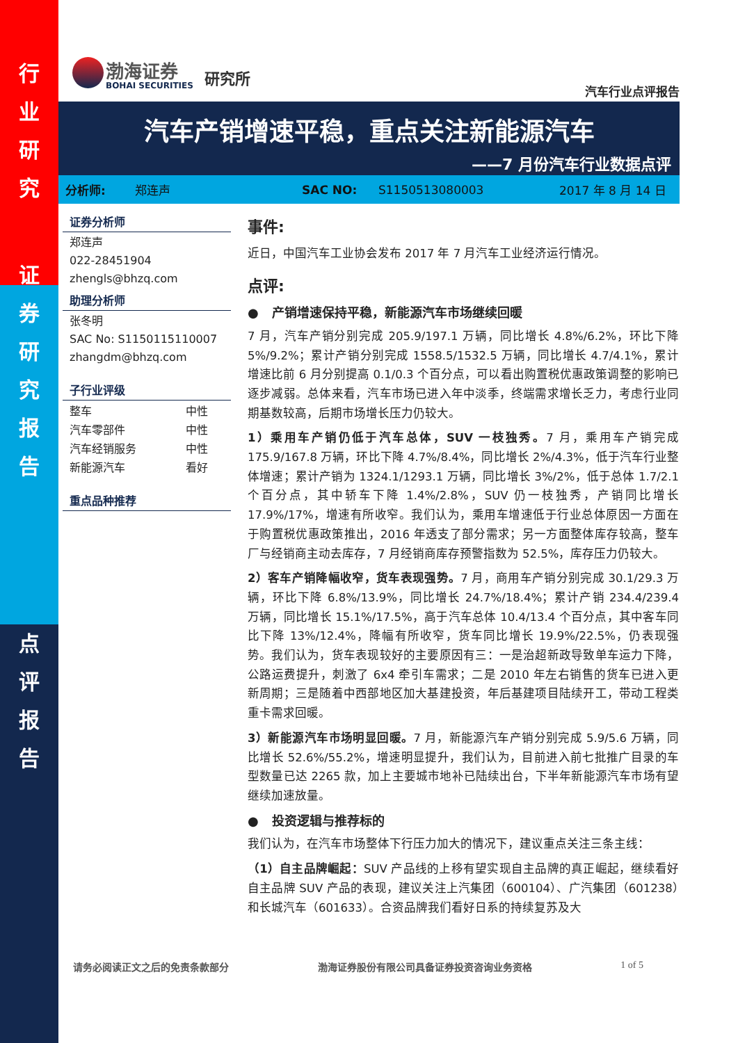行
业
研
究
证
券
研
究
报
告
点
评
报
告
渤海证券
BOHAI SECURITIES
研究所
汽车行业点评报告
汽车产销增速平稳，重点关注新能源汽车
——7 月份汽车行业数据点评
分析师: 郑连声 SAC NO: S1150513080003 2017 年 8 月 14 日
证券分析师
郑连声
022-28451904
zhengls@bhzq.com
助理分析师
张冬明
SAC No: S1150115110007
zhangdm@bhzq.com
子行业评级
| 整车 | 中性 |
| 汽车零部件 | 中性 |
| 汽车经销服务 | 中性 |
| 新能源汽车 | 看好 |
重点品种推荐
事件:
近日，中国汽车工业协会发布 2017 年 7 月汽车工业经济运行情况。
点评:
● 产销增速保持平稳，新能源汽车市场继续回暖
7 月，汽车产销分别完成 205.9/197.1 万辆，同比增长 4.8%/6.2%，环比下降 5%/9.2%；累计产销分别完成 1558.5/1532.5 万辆，同比增长 4.7/4.1%，累计增速比前 6 月分别提高 0.1/0.3 个百分点，可以看出购置税优惠政策调整的影响已逐步减弱。总体来看，汽车市场已进入年中淡季，终端需求增长乏力，考虑行业同期基数较高，后期市场增长压力仍较大。
1）乘用车产销仍低于汽车总体，SUV 一枝独秀。7 月，乘用车产销完成 175.9/167.8 万辆，环比下降 4.7%/8.4%，同比增长 2%/4.3%，低于汽车行业整体增速；累计产销为 1324.1/1293.1 万辆，同比增长 3%/2%，低于总体 1.7/2.1 个百分点，其中轿车下降 1.4%/2.8%，SUV 仍一枝独秀，产销同比增长 17.9%/17%，增速有所收窄。我们认为，乘用车增速低于行业总体原因一方面在于购置税优惠政策推出，2016 年透支了部分需求；另一方面整体库存较高，整车厂与经销商主动去库存，7 月经销商库存预警指数为 52.5%，库存压力仍较大。
2）客车产销降幅收窄，货车表现强势。7 月，商用车产销分别完成 30.1/29.3 万辆，环比下降 6.8%/13.9%，同比增长 24.7%/18.4%；累计产销 234.4/239.4 万辆，同比增长 15.1%/17.5%，高于汽车总体 10.4/13.4 个百分点，其中客车同比下降 13%/12.4%，降幅有所收窄，货车同比增长 19.9%/22.5%，仍表现强势。我们认为，货车表现较好的主要原因有三：一是治超新政导致单车运力下降，公路运费提升，刺激了 6x4 牵引车需求；二是 2010 年左右销售的货车已进入更新周期；三是随着中西部地区加大基建投资，年后基建项目陆续开工，带动工程类重卡需求回暖。
3）新能源汽车市场明显回暖。7 月，新能源汽车产销分别完成 5.9/5.6 万辆，同比增长 52.6%/55.2%，增速明显提升，我们认为，目前进入前七批推广目录的车型数量已达 2265 款，加上主要城市地补已陆续出台，下半年新能源汽车市场有望继续加速放量。
● 投资逻辑与推荐标的
我们认为，在汽车市场整体下行压力加大的情况下，建议重点关注三条主线：
（1）自主品牌崛起：SUV 产品线的上移有望实现自主品牌的真正崛起，继续看好自主品牌 SUV 产品的表现，建议关注上汽集团（600104）、广汽集团（601238）和长城汽车（601633）。合资品牌我们看好日系的持续复苏及大
请务必阅读正文之后的免责条款部分 渤海证券股份有限公司具备证券投资咨询业务资格 1 of 5